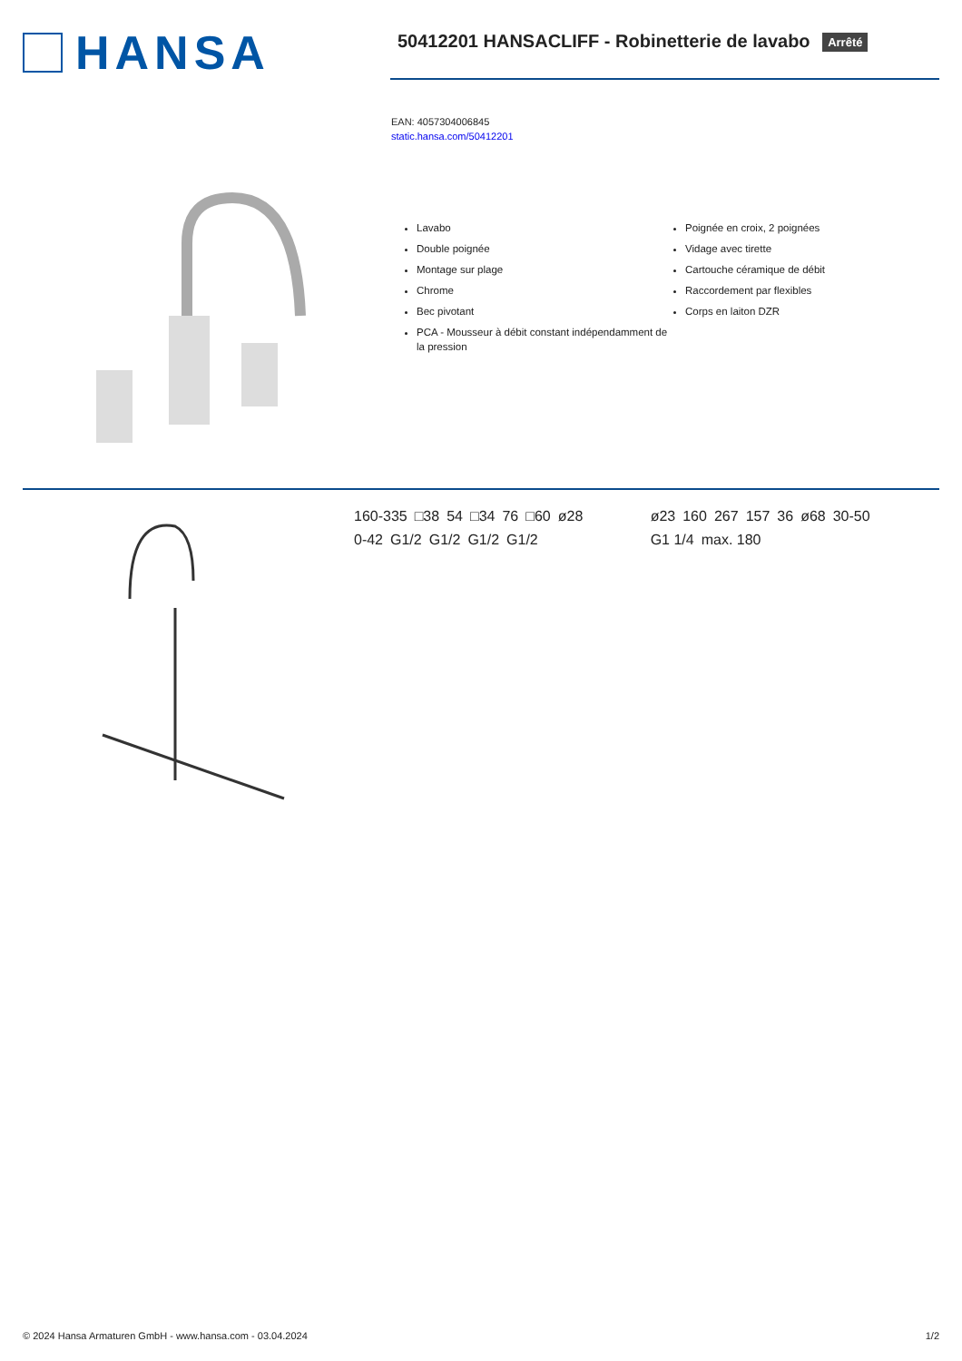HANSA
50412201 HANSACLIFF - Robinetterie de lavabo Arrêté
EAN: 4057304006845
static.hansa.com/50412201
Lavabo
Double poignée
Montage sur plage
Chrome
Bec pivotant
PCA - Mousseur à débit constant indépendamment de la pression
Poignée en croix, 2 poignées
Vidage avec tirette
Cartouche céramique de débit
Raccordement par flexibles
Corps en laiton DZR
160-335 □38 54 □34 76 □60 ø28 0-42 G1/2 G1/2 G1/2 G1/2
ø23 160 267 157 36 ø68 30-50 G1 1/4 max. 180
© 2024 Hansa Armaturen GmbH - www.hansa.com - 03.04.2024 1/2